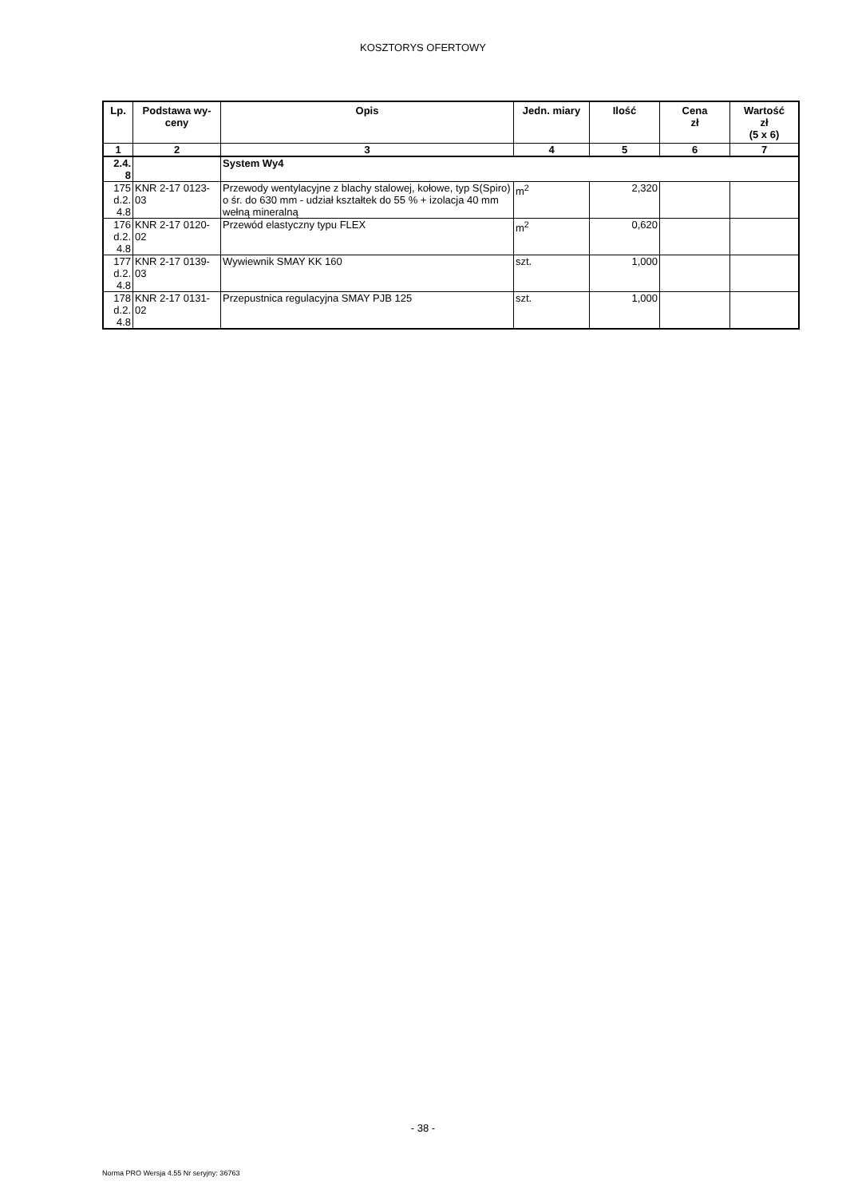KOSZTORYS OFERTOWY
| Lp. | Podstawa wy- ceny | Opis | Jedn. miary | Ilość | Cena zł | Wartość zł (5 x 6) |
| --- | --- | --- | --- | --- | --- | --- |
| 1 | 2 | 3 | 4 | 5 | 6 | 7 |
| 2.4. 8 | | System Wy4 | | | | |
| 175 d.2. 4.8 | KNR 2-17 0123- 03 | Przewody wentylacyjne z blachy stalowej, kołowe, typ S(Spiro) o śr. do 630 mm - udział kształtek do 55 % + izolacja 40 mm wełną mineralną | m<sup>2</sup> | 2,320 | | |
| 176 d.2. 4.8 | KNR 2-17 0120- 02 | Przewód elastyczny typu FLEX | m<sup>2</sup> | 0,620 | | |
| 177 d.2. 4.8 | KNR 2-17 0139- 03 | Wywiewnik SMAY KK 160 | szt. | 1,000 | | |
| 178 d.2. 4.8 | KNR 2-17 0131- 02 | Przepustnica regulacyjna SMAY PJB 125 | szt. | 1,000 | | |
- 38 -
Norma PRO Wersja 4.55 Nr seryjny: 36763